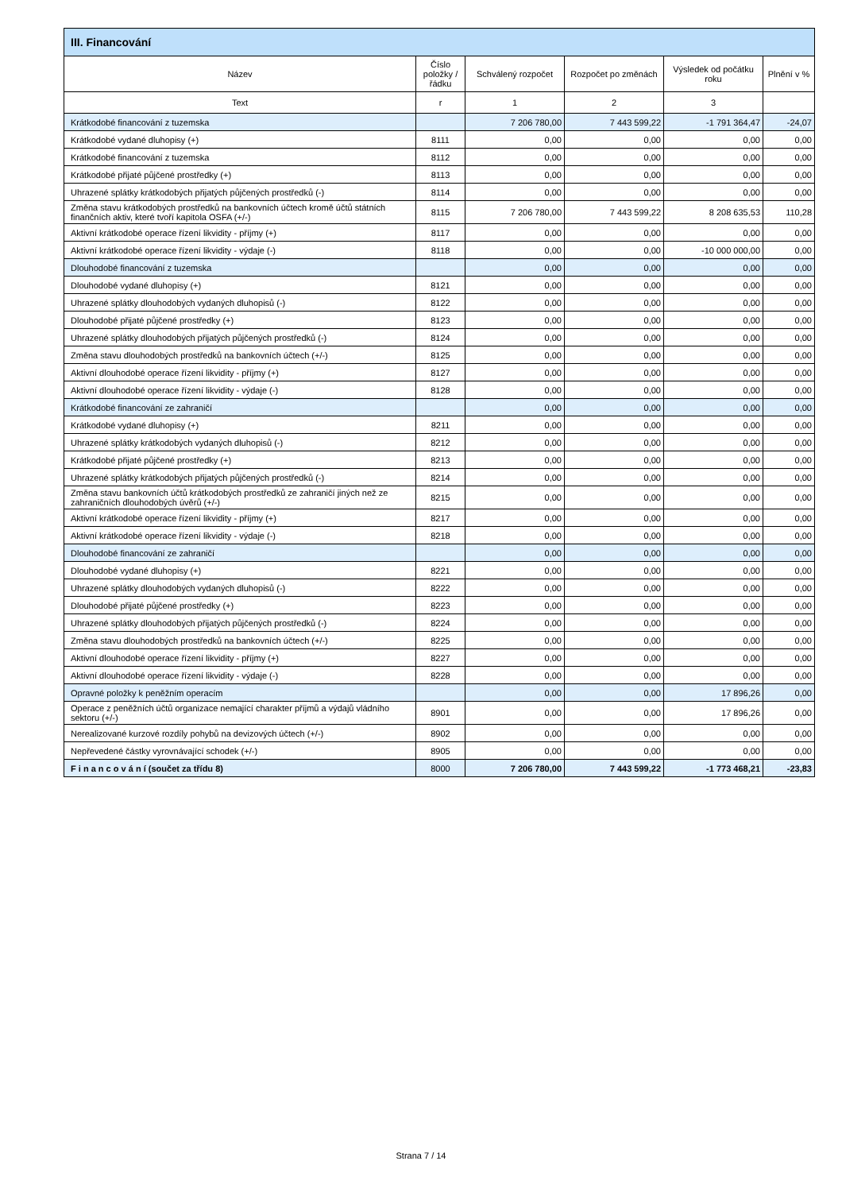| III. Financování | | | | | |
| --- | --- | --- | --- | --- | --- |
| Název | Číslo položky / řádku | Schválený rozpočet | Rozpočet po změnách | Výsledek od počátku roku | Plnění v % |
| Text | r | 1 | 2 | 3 | |
| Krátkodobé financování z tuzemska | | 7 206 780,00 | 7 443 599,22 | -1 791 364,47 | -24,07 |
| Krátkodobé vydané dluhopisy (+) | 8111 | 0,00 | 0,00 | 0,00 | 0,00 |
| Krátkodobé financování z tuzemska | 8112 | 0,00 | 0,00 | 0,00 | 0,00 |
| Krátkodobé přijaté půjčené prostředky (+) | 8113 | 0,00 | 0,00 | 0,00 | 0,00 |
| Uhrazené splátky krátkodobých přijatých půjčených prostředků (-) | 8114 | 0,00 | 0,00 | 0,00 | 0,00 |
| Změna stavu krátkodobých prostředků na bankovních účtech kromě účtů státních finančních aktiv, které tvoří kapitola OSFA (+/-) | 8115 | 7 206 780,00 | 7 443 599,22 | 8 208 635,53 | 110,28 |
| Aktivní krátkodobé operace řízení likvidity - příjmy (+) | 8117 | 0,00 | 0,00 | 0,00 | 0,00 |
| Aktivní krátkodobé operace řízení likvidity - výdaje (-) | 8118 | 0,00 | 0,00 | -10 000 000,00 | 0,00 |
| Dlouhodobé financování z tuzemska | | 0,00 | 0,00 | 0,00 | 0,00 |
| Dlouhodobé vydané dluhopisy (+) | 8121 | 0,00 | 0,00 | 0,00 | 0,00 |
| Uhrazené splátky dlouhodobých vydaných dluhopisů (-) | 8122 | 0,00 | 0,00 | 0,00 | 0,00 |
| Dlouhodobé přijaté půjčené prostředky (+) | 8123 | 0,00 | 0,00 | 0,00 | 0,00 |
| Uhrazené splátky dlouhodobých přijatých půjčených prostředků (-) | 8124 | 0,00 | 0,00 | 0,00 | 0,00 |
| Změna stavu dlouhodobých prostředků na bankovních účtech (+/-) | 8125 | 0,00 | 0,00 | 0,00 | 0,00 |
| Aktivní dlouhodobé operace řízení likvidity - příjmy (+) | 8127 | 0,00 | 0,00 | 0,00 | 0,00 |
| Aktivní dlouhodobé operace řízení likvidity - výdaje (-) | 8128 | 0,00 | 0,00 | 0,00 | 0,00 |
| Krátkodobé financování ze zahraničí | | 0,00 | 0,00 | 0,00 | 0,00 |
| Krátkodobé vydané dluhopisy (+) | 8211 | 0,00 | 0,00 | 0,00 | 0,00 |
| Uhrazené splátky krátkodobých vydaných dluhopisů (-) | 8212 | 0,00 | 0,00 | 0,00 | 0,00 |
| Krátkodobé přijaté půjčené prostředky (+) | 8213 | 0,00 | 0,00 | 0,00 | 0,00 |
| Uhrazené splátky krátkodobých přijatých půjčených prostředků (-) | 8214 | 0,00 | 0,00 | 0,00 | 0,00 |
| Změna stavu bankovních účtů krátkodobých prostředků ze zahraničí jiných než ze zahraničních dlouhodobých úvěrů (+/-) | 8215 | 0,00 | 0,00 | 0,00 | 0,00 |
| Aktivní krátkodobé operace řízení likvidity - příjmy (+) | 8217 | 0,00 | 0,00 | 0,00 | 0,00 |
| Aktivní krátkodobé operace řízení likvidity - výdaje (-) | 8218 | 0,00 | 0,00 | 0,00 | 0,00 |
| Dlouhodobé financování ze zahraničí | | 0,00 | 0,00 | 0,00 | 0,00 |
| Dlouhodobé vydané dluhopisy (+) | 8221 | 0,00 | 0,00 | 0,00 | 0,00 |
| Uhrazené splátky dlouhodobých vydaných dluhopisů (-) | 8222 | 0,00 | 0,00 | 0,00 | 0,00 |
| Dlouhodobé přijaté půjčené prostředky (+) | 8223 | 0,00 | 0,00 | 0,00 | 0,00 |
| Uhrazené splátky dlouhodobých přijatých půjčených prostředků (-) | 8224 | 0,00 | 0,00 | 0,00 | 0,00 |
| Změna stavu dlouhodobých prostředků na bankovních účtech (+/-) | 8225 | 0,00 | 0,00 | 0,00 | 0,00 |
| Aktivní dlouhodobé operace řízení likvidity - příjmy (+) | 8227 | 0,00 | 0,00 | 0,00 | 0,00 |
| Aktivní dlouhodobé operace řízení likvidity - výdaje (-) | 8228 | 0,00 | 0,00 | 0,00 | 0,00 |
| Opravné položky k peněžním operacím | | 0,00 | 0,00 | 17 896,26 | 0,00 |
| Operace z peněžních účtů organizace nemající charakter příjmů a výdajů vládního sektoru (+/-) | 8901 | 0,00 | 0,00 | 17 896,26 | 0,00 |
| Nerealizované kurzové rozdíly pohybů na devizových účtech (+/-) | 8902 | 0,00 | 0,00 | 0,00 | 0,00 |
| Nepřevedené částky vyrovnávající schodek (+/-) | 8905 | 0,00 | 0,00 | 0,00 | 0,00 |
| F i n a n c o v á n í (součet za třídu 8) | 8000 | 7 206 780,00 | 7 443 599,22 | -1 773 468,21 | -23,83 |
Strana 7 / 14